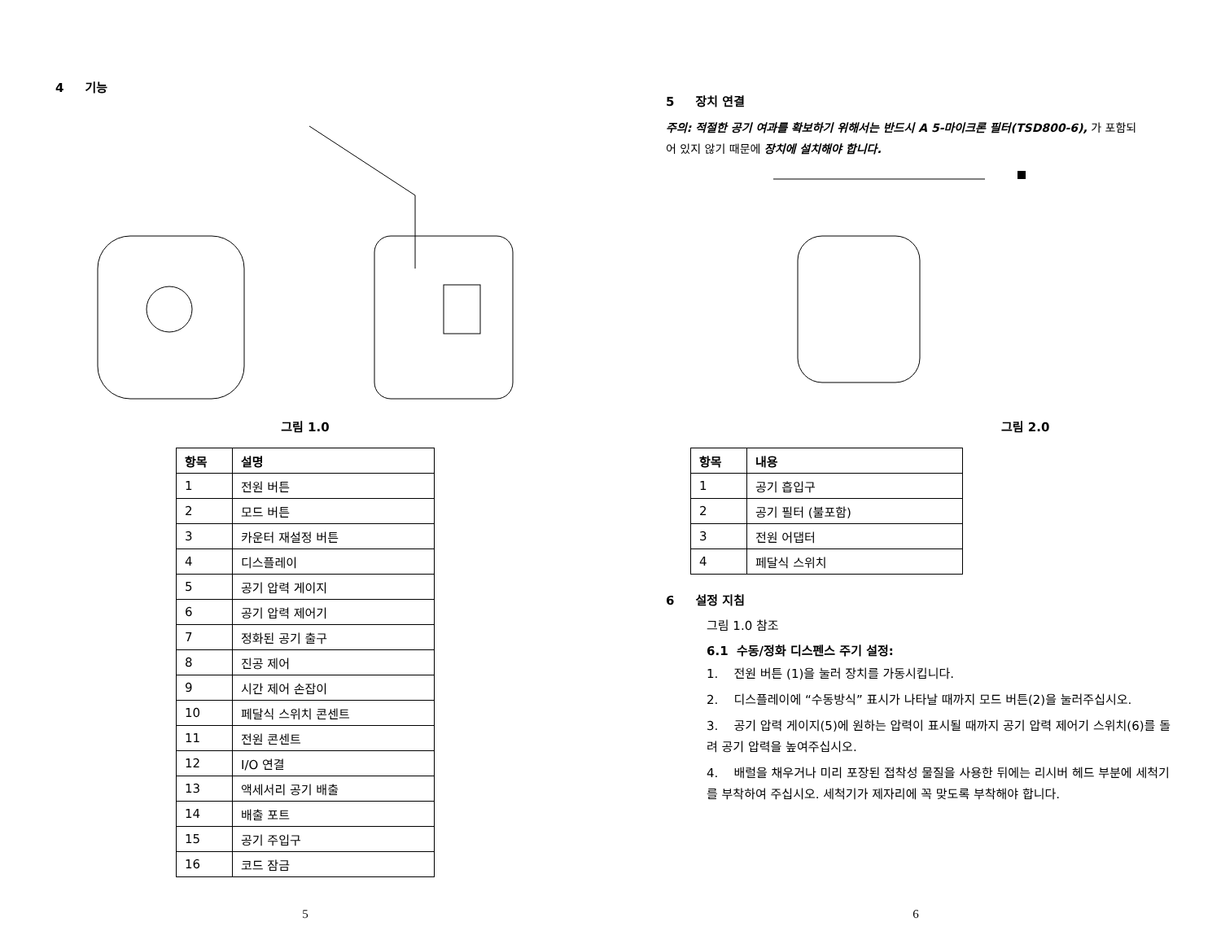4 기능
그림 1.0
| 항목 | 설명 |
| --- | --- |
| 1 | 전원 버튼 |
| 2 | 모드 버튼 |
| 3 | 카운터 재설정 버튼 |
| 4 | 디스플레이 |
| 5 | 공기 압력 게이지 |
| 6 | 공기 압력 제어기 |
| 7 | 정화된 공기 출구 |
| 8 | 진공 제어 |
| 9 | 시간 제어 손잡이 |
| 10 | 페달식 스위치 콘센트 |
| 11 | 전원 콘센트 |
| 12 | I/O 연결 |
| 13 | 액세서리 공기 배출 |
| 14 | 배출 포트 |
| 15 | 공기 주입구 |
| 16 | 코드 잠금 |
5
5 장치 연결
주의: 적절한 공기 여과를 확보하기 위해서는 반드시 A 5-마이크론 필터(TSD800-6), 가 포함되어 있지 않기 때문에 장치에 설치해야 합니다.
그림 2.0
| 항목 | 내용 |
| --- | --- |
| 1 | 공기 흡입구 |
| 2 | 공기 필터 (불포함) |
| 3 | 전원 어댑터 |
| 4 | 페달식 스위치 |
6 설정 지침
그림 1.0 참조
6.1 수동/정화 디스펜스 주기 설정:
1. 전원 버튼 (1)을 눌러 장치를 가동시킵니다.
2. 디스플레이에 “수동방식” 표시가 나타날 때까지 모드 버튼(2)을 눌러주십시오.
3. 공기 압력 게이지(5)에 원하는 압력이 표시될 때까지 공기 압력 제어기 스위치(6)를 돌려 공기 압력을 높여주십시오.
4. 배럴을 채우거나 미리 포장된 접착성 물질을 사용한 뒤에는 리시버 헤드 부분에 세척기를 부착하여 주십시오. 세척기가 제자리에 꼭 맞도록 부착해야 합니다.
6